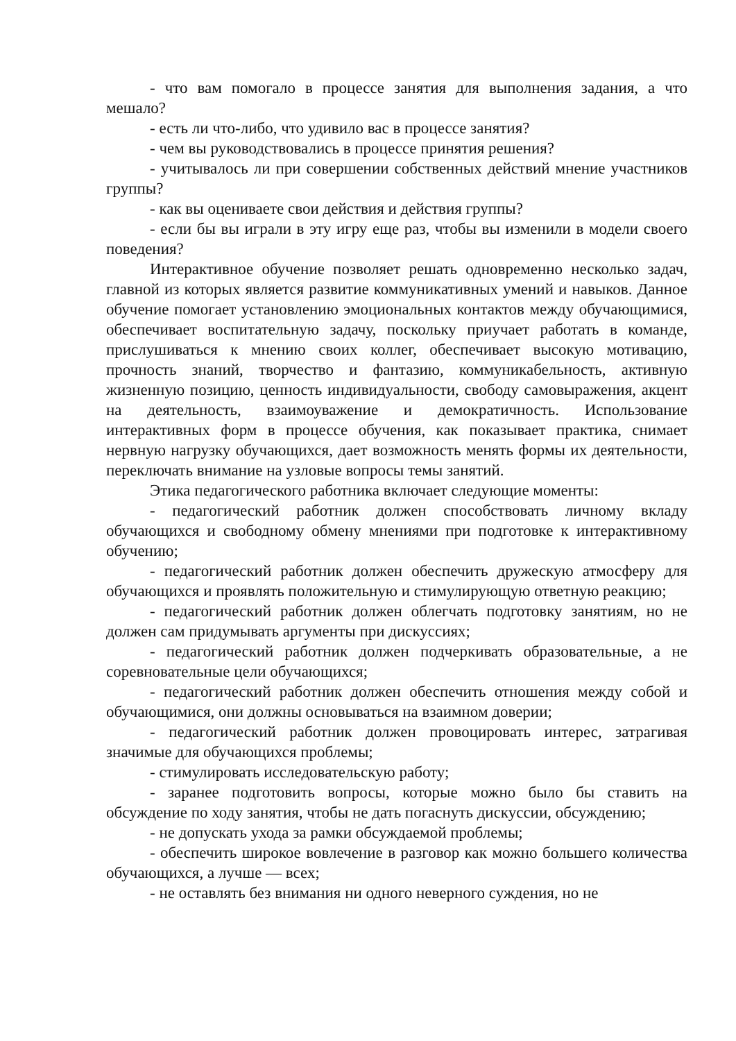- что вам помогало в процессе занятия для выполнения задания, а что мешало?
- есть ли что-либо, что удивило вас в процессе занятия?
- чем вы руководствовались в процессе принятия решения?
- учитывалось ли при совершении собственных действий мнение участников группы?
- как вы оцениваете свои действия и действия группы?
- если бы вы играли в эту игру еще раз, чтобы вы изменили в модели своего поведения?
Интерактивное обучение позволяет решать одновременно несколько задач, главной из которых является развитие коммуникативных умений и навыков. Данное обучение помогает установлению эмоциональных контактов между обучающимися, обеспечивает воспитательную задачу, поскольку приучает работать в команде, прислушиваться к мнению своих коллег, обеспечивает высокую мотивацию, прочность знаний, творчество и фантазию, коммуникабельность, активную жизненную позицию, ценность индивидуальности, свободу самовыражения, акцент на деятельность, взаимоуважение и демократичность. Использование интерактивных форм в процессе обучения, как показывает практика, снимает нервную нагрузку обучающихся, дает возможность менять формы их деятельности, переключать внимание на узловые вопросы темы занятий.
Этика педагогического работника включает следующие моменты:
- педагогический работник должен способствовать личному вкладу обучающихся и свободному обмену мнениями при подготовке к интерактивному обучению;
- педагогический работник должен обеспечить дружескую атмосферу для обучающихся и проявлять положительную и стимулирующую ответную реакцию;
- педагогический работник должен облегчать подготовку занятиям, но не должен сам придумывать аргументы при дискуссиях;
- педагогический работник должен подчеркивать образовательные, а не соревновательные цели обучающихся;
- педагогический работник должен обеспечить отношения между собой и обучающимися, они должны основываться на взаимном доверии;
- педагогический работник должен провоцировать интерес, затрагивая значимые для обучающихся проблемы;
- стимулировать исследовательскую работу;
- заранее подготовить вопросы, которые можно было бы ставить на обсуждение по ходу занятия, чтобы не дать погаснуть дискуссии, обсуждению;
- не допускать ухода за рамки обсуждаемой проблемы;
- обеспечить широкое вовлечение в разговор как можно большего количества обучающихся, а лучше — всех;
- не оставлять без внимания ни одного неверного суждения, но не